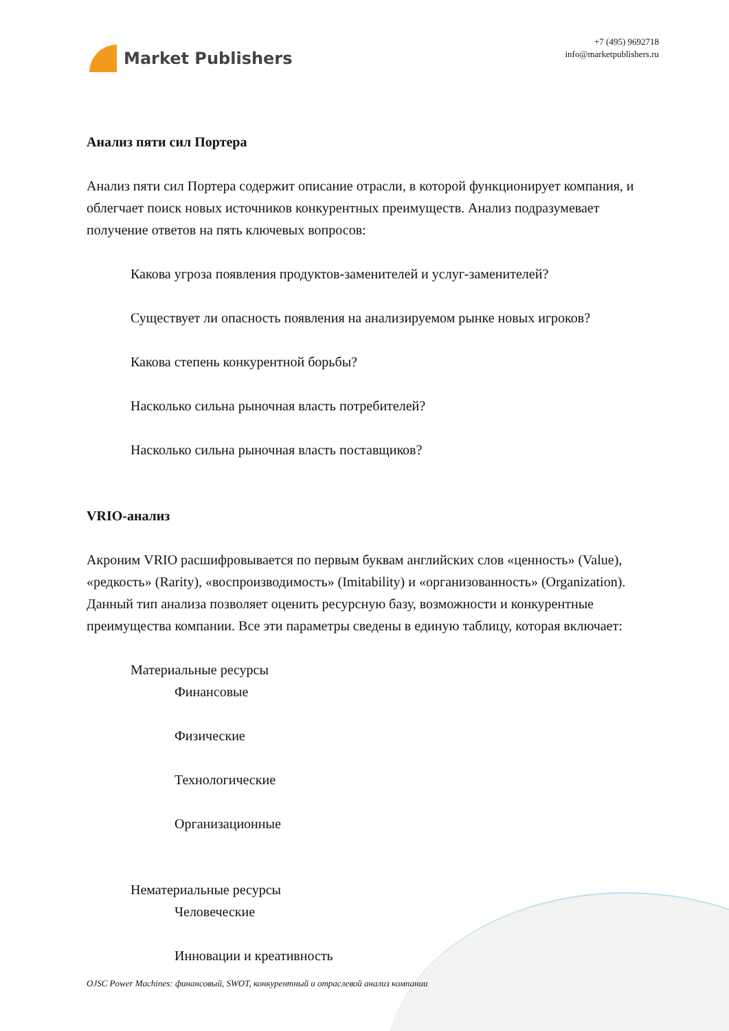Market Publishers
+7 (495) 9692718
info@marketpublishers.ru
Анализ пяти сил Портера
Анализ пяти сил Портера содержит описание отрасли, в которой функционирует компания, и облегчает поиск новых источников конкурентных преимуществ. Анализ подразумевает получение ответов на пять ключевых вопросов:
Какова угроза появления продуктов-заменителей и услуг-заменителей?
Существует ли опасность появления на анализируемом рынке новых игроков?
Какова степень конкурентной борьбы?
Насколько сильна рыночная власть потребителей?
Насколько сильна рыночная власть поставщиков?
VRIO-анализ
Акроним VRIO расшифровывается по первым буквам английских слов «ценность» (Value), «редкость» (Rarity), «воспроизводимость» (Imitability) и «организованность» (Organization). Данный тип анализа позволяет оценить ресурсную базу, возможности и конкурентные преимущества компании. Все эти параметры сведены в единую таблицу, которая включает:
Материальные ресурсы
Финансовые
Физические
Технологические
Организационные
Нематериальные ресурсы
Человеческие
Инновации и креативность
OJSC Power Machines: финансовый, SWOT, конкурентный и отраслевой анализ компании